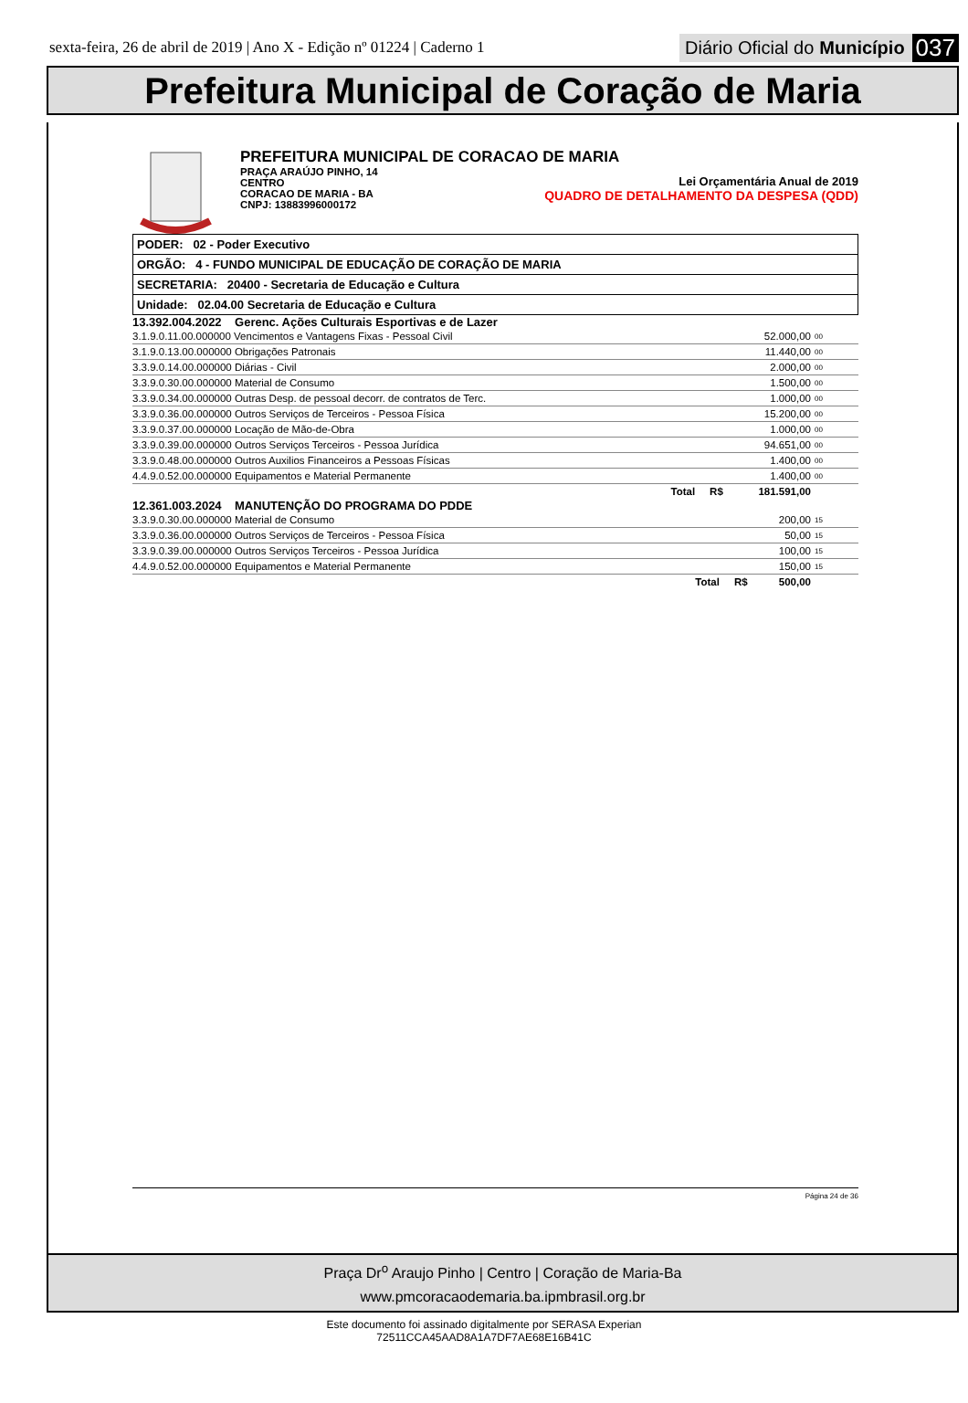sexta-feira, 26 de abril de 2019 | Ano X - Edição nº 01224 | Caderno 1
Diário Oficial do Município 037
Prefeitura Municipal de Coração de Maria
PREFEITURA MUNICIPAL DE CORACAO DE MARIA
PRAÇA ARAÚJO PINHO, 14
CENTRO
CORACAO DE MARIA - BA
CNPJ: 13883996000172
Lei Orçamentária Anual de 2019
QUADRO DE DETALHAMENTO DA DESPESA (QDD)
PODER: 02 - Poder Executivo
ORGÃO: 4 - FUNDO MUNICIPAL DE EDUCAÇÃO DE CORAÇÃO DE MARIA
SECRETARIA: 20400 - Secretaria de Educação e Cultura
Unidade: 02.04.00 Secretaria de Educação e Cultura
13.392.004.2022 Gerenc. Ações Culturais Esportivas e de Lazer
| 3.1.9.0.11.00.000000 Vencimentos e Vantagens Fixas - Pessoal Civil | 52.000,00 | 00 |
| 3.1.9.0.13.00.000000 Obrigações Patronais | 11.440,00 | 00 |
| 3.3.9.0.14.00.000000 Diárias - Civil | 2.000,00 | 00 |
| 3.3.9.0.30.00.000000 Material de Consumo | 1.500,00 | 00 |
| 3.3.9.0.34.00.000000 Outras Desp. de pessoal decorr. de contratos de Terc. | 1.000,00 | 00 |
| 3.3.9.0.36.00.000000 Outros Serviços de Terceiros - Pessoa Física | 15.200,00 | 00 |
| 3.3.9.0.37.00.000000 Locação de Mão-de-Obra | 1.000,00 | 00 |
| 3.3.9.0.39.00.000000 Outros Serviços Terceiros - Pessoa Jurídica | 94.651,00 | 00 |
| 3.3.9.0.48.00.000000 Outros Auxilios Financeiros a Pessoas Físicas | 1.400,00 | 00 |
| 4.4.9.0.52.00.000000 Equipamentos e Material Permanente | 1.400,00 | 00 |
| Total R$ | 181.591,00 | |
12.361.003.2024 MANUTENÇÃO DO PROGRAMA DO PDDE
| 3.3.9.0.30.00.000000 Material de Consumo | 200,00 | 15 |
| 3.3.9.0.36.00.000000 Outros Serviços de Terceiros - Pessoa Física | 50,00 | 15 |
| 3.3.9.0.39.00.000000 Outros Serviços Terceiros - Pessoa Jurídica | 100,00 | 15 |
| 4.4.9.0.52.00.000000 Equipamentos e Material Permanente | 150,00 | 15 |
| Total R$ | 500,00 | |
Página 24 de 36
Praça Dr<sup>o</sup> Araujo Pinho | Centro | Coração de Maria-Ba
www.pmcoracaodemaria.ba.ipmbrasil.org.br
Este documento foi assinado digitalmente por SERASA Experian
72511CCA45AAD8A1A7DF7AE68E16B41C